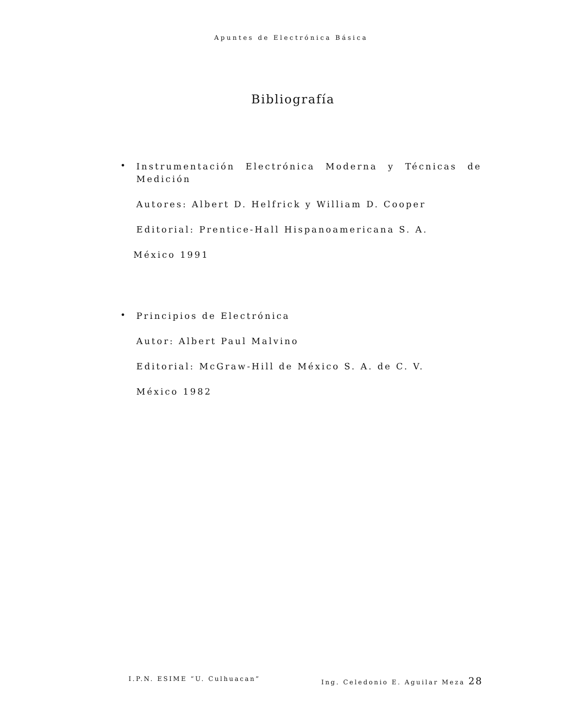Apuntes de Electrónica Básica
Bibliografía
•
Instrumentación Electrónica Moderna y Técnicas de Medición
Autores: Albert D. Helfrick y William D. Cooper
Editorial: Prentice-Hall Hispanoamericana S. A.
México 1991
•
Principios de Electrónica
Autor: Albert Paul Malvino
Editorial: McGraw-Hill de México S. A. de C. V.
México 1982
I.P.N. ESIME “U. Culhuacan” Ing. Celedonio E. Aguilar Meza 28